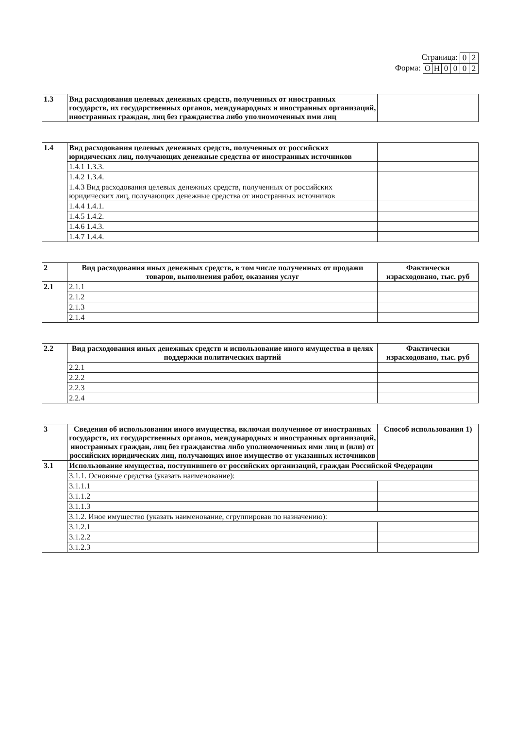Страница:
| 0 | 2 |
Форма:
| О | Н | 0 | 0 | 0 | 2 |
| 1.3 | Вид расходования целевых денежных средств, полученных от иностранных государств, их государственных органов, международных и иностранных организаций, иностранных граждан, лиц без гражданства либо уполномоченных ими лиц | |
| 1.4 | Вид расходования целевых денежных средств, полученных от российских юридических лиц, получающих денежные средства от иностранных источников | |
| | 1.4.1 1.3.3. | |
| | 1.4.2 1.3.4. | |
| | 1.4.3 Вид расходования целевых денежных средств, полученных от российских юридических лиц, получающих денежные средства от иностранных источников | |
| | 1.4.4 1.4.1. | |
| | 1.4.5 1.4.2. | |
| | 1.4.6 1.4.3. | |
| | 1.4.7 1.4.4. | |
| 2 | Вид расходования иных денежных средств, в том числе полученных от продажи товаров, выполнения работ, оказания услуг | Фактически израсходовано, тыс. руб |
| 2.1 | 2.1.1 | |
| | 2.1.2 | |
| | 2.1.3 | |
| | 2.1.4 | |
| 2.2 | Вид расходования иных денежных средств и использование иного имущества в целях поддержки политических партий | Фактически израсходовано, тыс. руб |
| | 2.2.1 | |
| | 2.2.2 | |
| | 2.2.3 | |
| | 2.2.4 | |
| 3 | Сведения об использовании иного имущества, включая полученное от иностранных государств, их государственных органов, международных и иностранных организаций, иностранных граждан, лиц без гражданства либо уполномоченных ими лиц и (или) от российских юридических лиц, получающих иное имущество от указанных источников | Способ использования 1) |
| 3.1 | Использование имущества, поступившего от российских организаций, граждан Российской Федерации | |
| | 3.1.1. Основные средства (указать наименование): | |
| | 3.1.1.1 | |
| | 3.1.1.2 | |
| | 3.1.1.3 | |
| | 3.1.2. Иное имущество (указать наименование, сгруппировав по назначению): | |
| | 3.1.2.1 | |
| | 3.1.2.2 | |
| | 3.1.2.3 | |